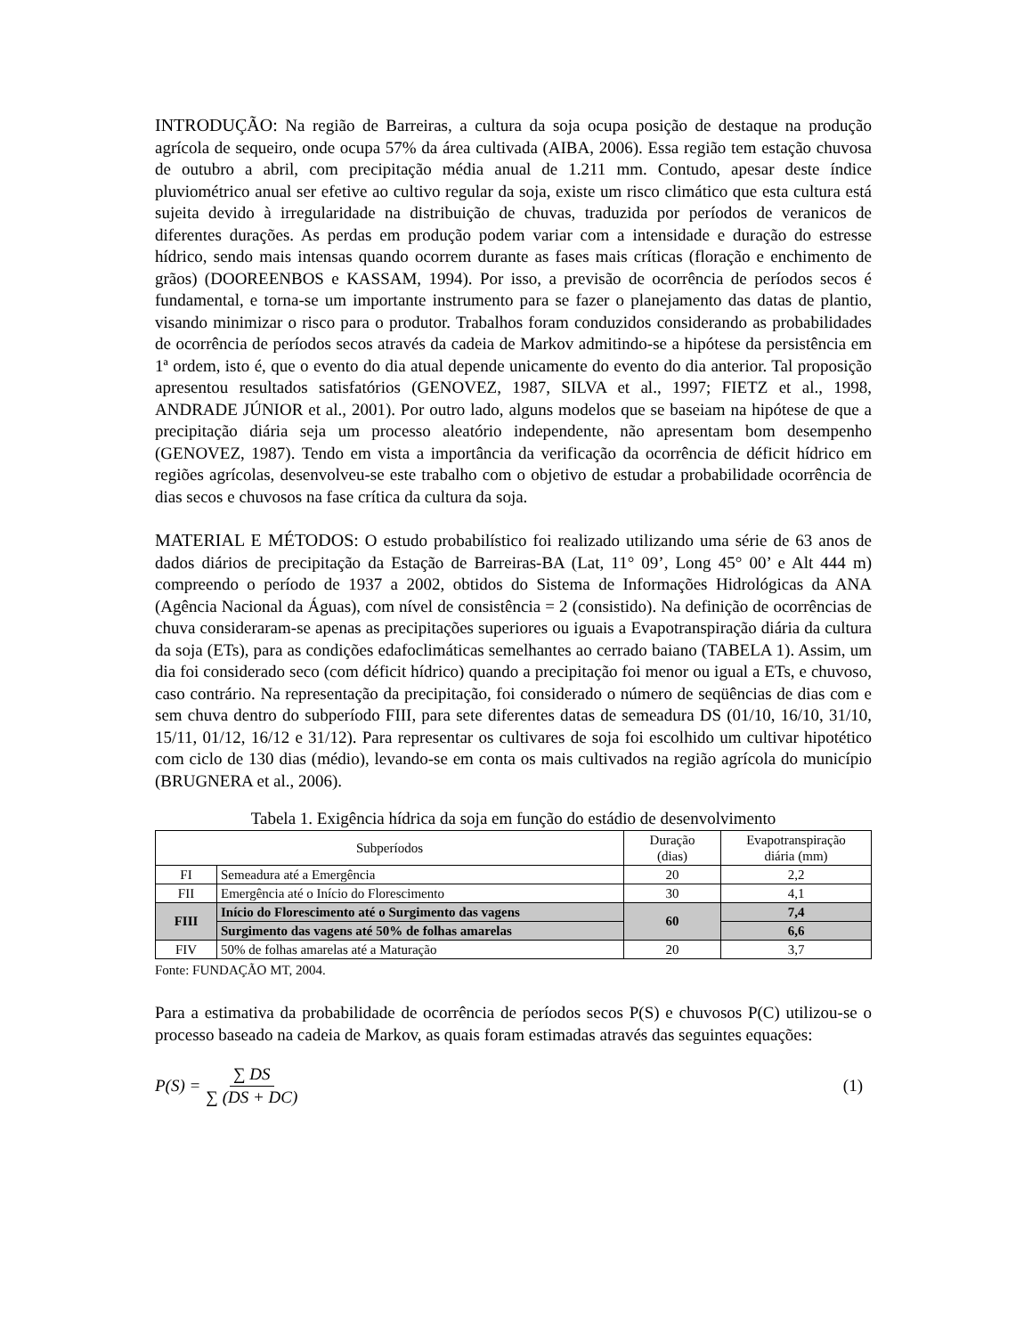INTRODUÇÃO: Na região de Barreiras, a cultura da soja ocupa posição de destaque na produção agrícola de sequeiro, onde ocupa 57% da área cultivada (AIBA, 2006). Essa região tem estação chuvosa de outubro a abril, com precipitação média anual de 1.211 mm. Contudo, apesar deste índice pluviométrico anual ser efetive ao cultivo regular da soja, existe um risco climático que esta cultura está sujeita devido à irregularidade na distribuição de chuvas, traduzida por períodos de veranicos de diferentes durações. As perdas em produção podem variar com a intensidade e duração do estresse hídrico, sendo mais intensas quando ocorrem durante as fases mais críticas (floração e enchimento de grãos) (DOOREENBOS e KASSAM, 1994). Por isso, a previsão de ocorrência de períodos secos é fundamental, e torna-se um importante instrumento para se fazer o planejamento das datas de plantio, visando minimizar o risco para o produtor. Trabalhos foram conduzidos considerando as probabilidades de ocorrência de períodos secos através da cadeia de Markov admitindo-se a hipótese da persistência em 1ª ordem, isto é, que o evento do dia atual depende unicamente do evento do dia anterior. Tal proposição apresentou resultados satisfatórios (GENOVEZ, 1987, SILVA et al., 1997; FIETZ et al., 1998, ANDRADE JÚNIOR et al., 2001). Por outro lado, alguns modelos que se baseiam na hipótese de que a precipitação diária seja um processo aleatório independente, não apresentam bom desempenho (GENOVEZ, 1987). Tendo em vista a importância da verificação da ocorrência de déficit hídrico em regiões agrícolas, desenvolveu-se este trabalho com o objetivo de estudar a probabilidade ocorrência de dias secos e chuvosos na fase crítica da cultura da soja.
MATERIAL E MÉTODOS: O estudo probabilístico foi realizado utilizando uma série de 63 anos de dados diários de precipitação da Estação de Barreiras-BA (Lat, 11° 09’, Long 45° 00’ e Alt 444 m) compreendo o período de 1937 a 2002, obtidos do Sistema de Informações Hidrológicas da ANA (Agência Nacional da Águas), com nível de consistência = 2 (consistido). Na definição de ocorrências de chuva consideraram-se apenas as precipitações superiores ou iguais a Evapotranspiração diária da cultura da soja (ETs), para as condições edafoclimáticas semelhantes ao cerrado baiano (TABELA 1). Assim, um dia foi considerado seco (com déficit hídrico) quando a precipitação foi menor ou igual a ETs, e chuvoso, caso contrário. Na representação da precipitação, foi considerado o número de seqüências de dias com e sem chuva dentro do subperíodo FIII, para sete diferentes datas de semeadura DS (01/10, 16/10, 31/10, 15/11, 01/12, 16/12 e 31/12). Para representar os cultivares de soja foi escolhido um cultivar hipotético com ciclo de 130 dias (médio), levando-se em conta os mais cultivados na região agrícola do município (BRUGNERA et al., 2006).
Tabela 1. Exigência hídrica da soja em função do estádio de desenvolvimento
| Subperíodos | | Duração (dias) | Evapotranspiração diária (mm) |
| --- | --- | --- | --- |
| FI | Semeadura até a Emergência | 20 | 2,2 |
| FII | Emergência até o Início do Florescimento | 30 | 4,1 |
| FIII | Início do Florescimento até o Surgimento das vagens | 60 | 7,4 |
| | Surgimento das vagens até 50% de folhas amarelas | | 6,6 |
| FIV | 50% de folhas amarelas até a Maturação | 20 | 3,7 |
Fonte: FUNDAÇÃO MT, 2004.
Para a estimativa da probabilidade de ocorrência de períodos secos P(S) e chuvosos P(C) utilizou-se o processo baseado na cadeia de Markov, as quais foram estimadas através das seguintes equações:
P(S) = ∑ DS ∑ (DS + DC) (1)